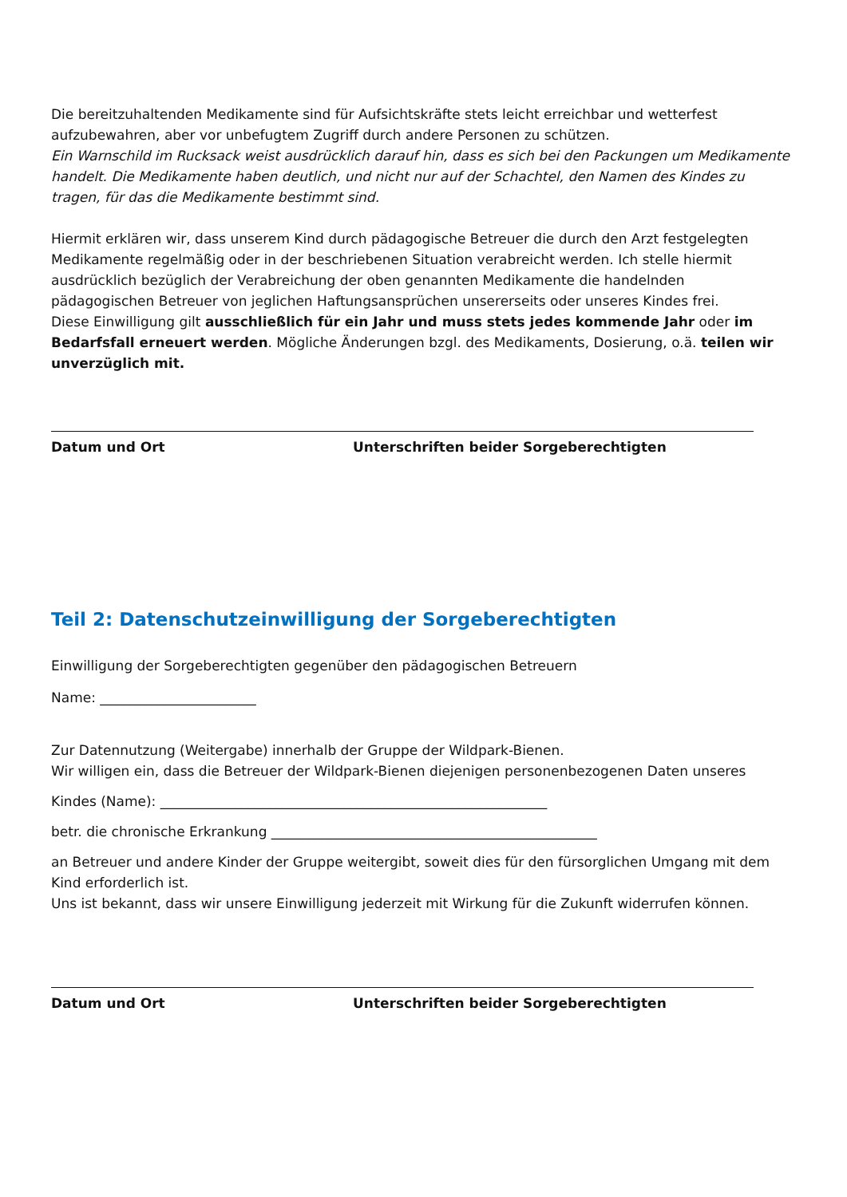Die bereitzuhaltenden Medikamente sind für Aufsichtskräfte stets leicht erreichbar und wetterfest aufzubewahren, aber vor unbefugtem Zugriff durch andere Personen zu schützen.
Ein Warnschild im Rucksack weist ausdrücklich darauf hin, dass es sich bei den Packungen um Medikamente handelt. Die Medikamente haben deutlich, und nicht nur auf der Schachtel, den Namen des Kindes zu tragen, für das die Medikamente bestimmt sind.
Hiermit erklären wir, dass unserem Kind durch pädagogische Betreuer die durch den Arzt festgelegten Medikamente regelmäßig oder in der beschriebenen Situation verabreicht werden. Ich stelle hiermit ausdrücklich bezüglich der Verabreichung der oben genannten Medikamente die handelnden pädagogischen Betreuer von jeglichen Haftungsansprüchen unsererseits oder unseres Kindes frei.
Diese Einwilligung gilt ausschließlich für ein Jahr und muss stets jedes kommende Jahr oder im Bedarfsfall erneuert werden. Mögliche Änderungen bzgl. des Medikaments, Dosierung, o.ä. teilen wir unverzüglich mit.
Datum und Ort Unterschriften beider Sorgeberechtigten
Teil 2: Datenschutzeinwilligung der Sorgeberechtigten
Einwilligung der Sorgeberechtigten gegenüber den pädagogischen Betreuern
Name: _______________________
Zur Datennutzung (Weitergabe) innerhalb der Gruppe der Wildpark-Bienen.
Wir willigen ein, dass die Betreuer der Wildpark-Bienen diejenigen personenbezogenen Daten unseres
Kindes (Name): _________________________________________________________
betr. die chronische Erkrankung ________________________________________________
an Betreuer und andere Kinder der Gruppe weitergibt, soweit dies für den fürsorglichen Umgang mit dem Kind erforderlich ist.
Uns ist bekannt, dass wir unsere Einwilligung jederzeit mit Wirkung für die Zukunft widerrufen können.
Datum und Ort Unterschriften beider Sorgeberechtigten